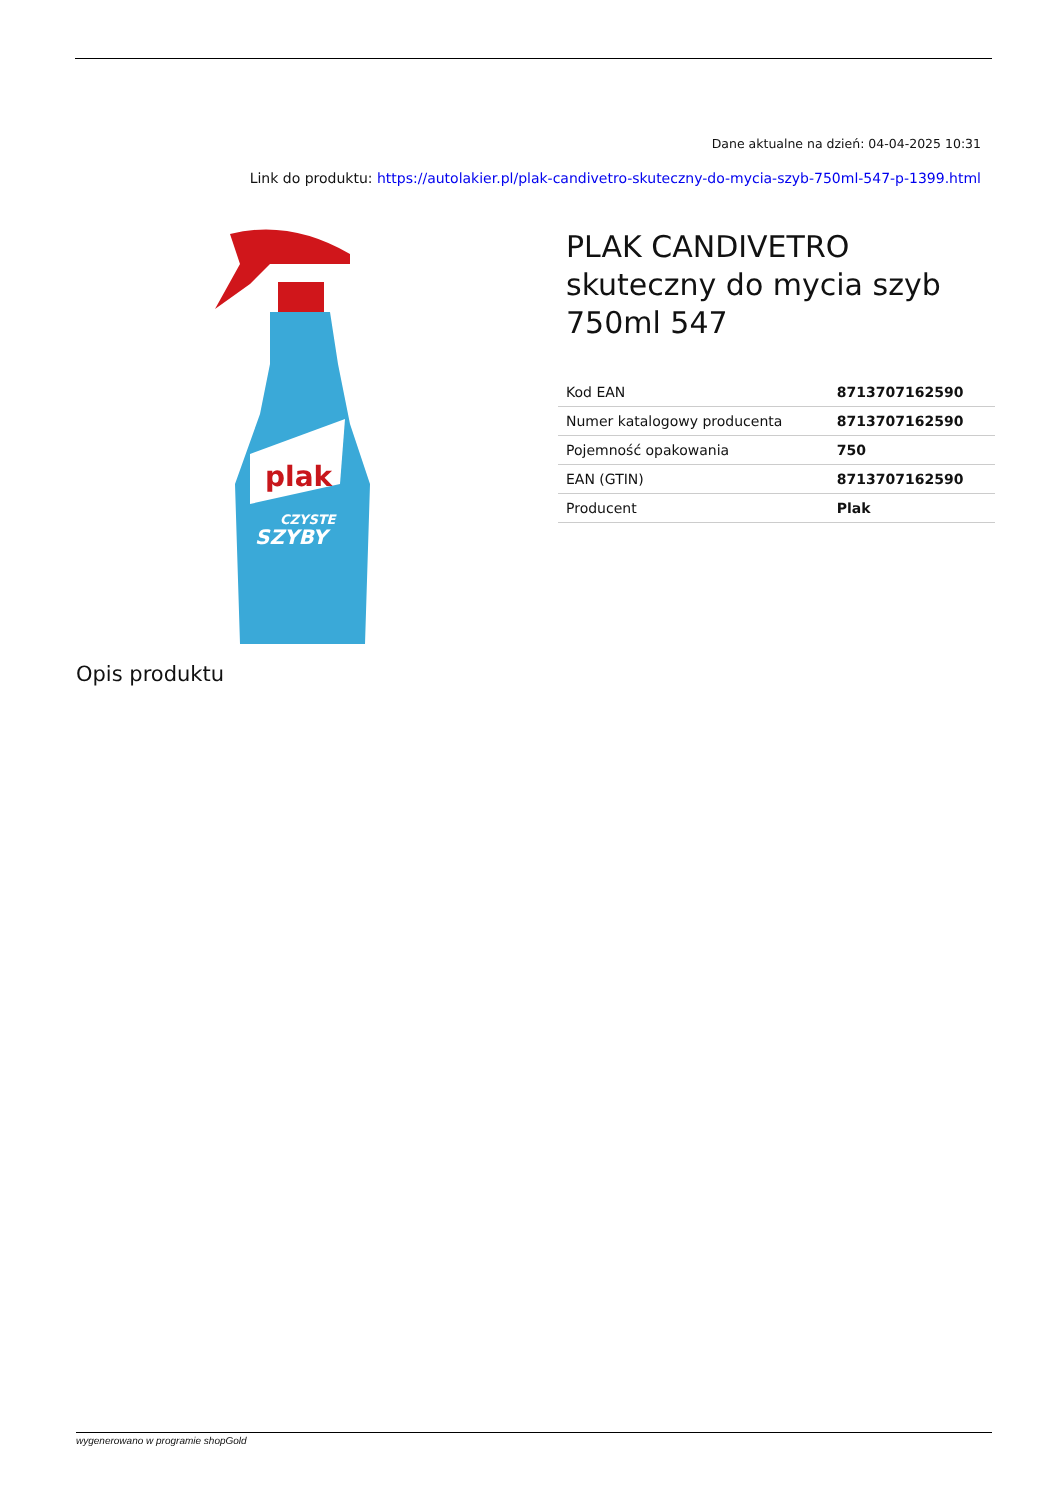Dane aktualne na dzień: 04-04-2025 10:31
Link do produktu: https://autolakier.pl/plak-candivetro-skuteczny-do-mycia-szyb-750ml-547-p-1399.html
plak
CZYSTE
SZYBY
PLAK CANDIVETRO skuteczny do mycia szyb 750ml 547
| Kod EAN | 8713707162590 |
| Numer katalogowy producenta | 8713707162590 |
| Pojemność opakowania | 750 |
| EAN (GTIN) | 8713707162590 |
| Producent | Plak |
Opis produktu
wygenerowano w programie shopGold